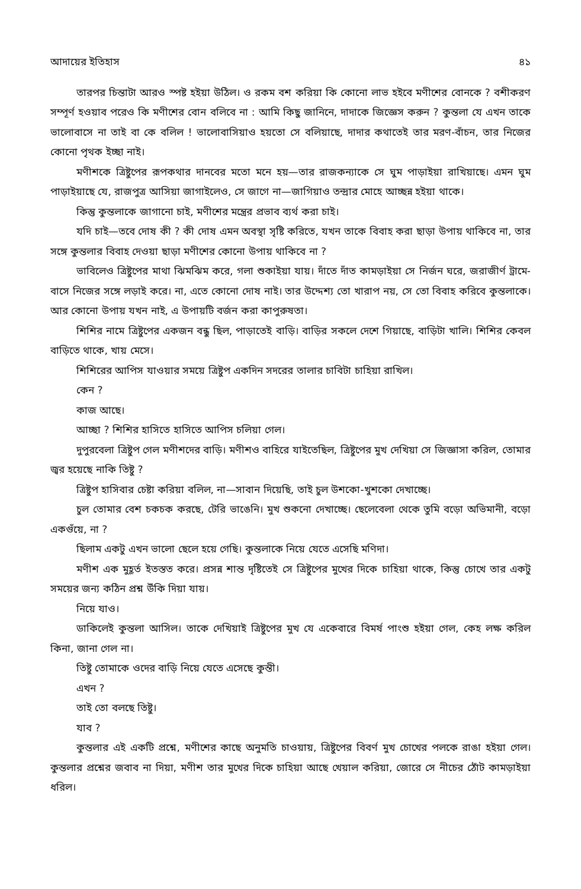আদায়ের ইতিহাস ৪১
তারপর চিন্তাটা আরও স্পষ্ট হইয়া উঠিল। ও রকম বশ করিয়া কি কোনো লাভ হইবে মণীশের বোনকে ? বশীকরণ সম্পূর্ণ হওয়াব পরেও কি মণীশের বোন বলিবে না : আমি কিছু জানিনে, দাদাকে জিজ্ঞেস করুন ? কুন্তলা যে এখন তাকে ভালোবাসে না তাই বা কে বলিল ! ভালোবাসিয়াও হয়তো সে বলিয়াছে, দাদার কথাতেই তার মরণ-বাঁচন, তার নিজের কোনো পৃথক ইচ্ছা নাই।
মণীশকে ত্রিষ্টুপের রূপকথার দানবের মতো মনে হয়—তার রাজকন্যাকে সে ঘুম পাড়াইয়া রাখিয়াছে। এমন ঘুম পাড়াইয়াছে যে, রাজপুত্র আসিয়া জাগাইলেও, সে জাগে না—জাগিয়াও তন্দ্রার মোহে আচ্ছন্ন হইয়া থাকে।
কিন্তু কুন্তলাকে জাগানো চাই, মণীশের মন্ত্রের প্রভাব ব্যর্থ করা চাই।
যদি চাই—তবে দোষ কী ? কী দোষ এমন অবস্থা সৃষ্টি করিতে, যখন তাকে বিবাহ করা ছাড়া উপায় থাকিবে না, তার সঙ্গে কুন্তলার বিবাহ দেওয়া ছাড়া মণীশের কোনো উপায় থাকিবে না ?
ভাবিলেও ত্রিষ্টুপের মাথা ঝিমঝিম করে, গলা শুকাইয়া যায়। দাঁতে দাঁত কামড়াইয়া সে নির্জন ঘরে, জরাজীর্ণ ট্রামে-বাসে নিজের সঙ্গে লড়াই করে। না, এতে কোনো দোষ নাই। তার উদ্দেশ্য তো খারাপ নয়, সে তো বিবাহ করিবে কুন্তলাকে। আর কোনো উপায় যখন নাই, এ উপায়টি বর্জন করা কাপুরুষতা।
শিশির নামে ত্রিষ্টুপের একজন বন্ধু ছিল, পাড়াতেই বাড়ি। বাড়ির সকলে দেশে গিয়াছে, বাড়িটা খালি। শিশির কেবল বাড়িতে থাকে, খায় মেসে।
শিশিরের আপিস যাওয়ার সময়ে ত্রিষ্টুপ একদিন সদরের তালার চাবিটা চাহিয়া রাখিল।
কেন ?
কাজ আছে।
আচ্ছা ? শিশির হাসিতে হাসিতে আপিস চলিয়া গেল।
দুপুরবেলা ত্রিষ্টুপ গেল মণীশদের বাড়ি। মণীশও বাহিরে যাইতেছিল, ত্রিষ্টুপের মুখ দেখিয়া সে জিজ্ঞাসা করিল, তোমার জ্বর হয়েছে নাকি তিষ্টু ?
ত্রিষ্টুপ হাসিবার চেষ্টা করিয়া বলিল, না—সাবান দিয়েছি, তাই চুল উশকো-খুশকো দেখাচ্ছে।
চুল তোমার বেশ চকচক করছে, টেরি ভাঙেনি। মুখ শুকনো দেখাচ্ছে। ছেলেবেলা থেকে তুমি বড়ো অভিমানী, বড়ো একগুঁয়ে, না ?
ছিলাম একটু এখন ভালো ছেলে হয়ে গেছি। কুন্তলাকে নিয়ে যেতে এসেছি মণিদা।
মণীশ এক মুহূর্ত ইতস্তত করে। প্রসন্ন শান্ত দৃষ্টিতেই সে ত্রিষ্টুপের মুখের দিকে চাহিয়া থাকে, কিন্তু চোখে তার একটু সময়ের জন্য কঠিন প্রশ্ন উঁকি দিয়া যায়।
নিয়ে যাও।
ডাকিলেই কুন্তলা আসিল। তাকে দেখিয়াই ত্রিষ্টুপের মুখ যে একেবারে বিমর্ষ পাংশু হইয়া গেল, কেহ লক্ষ করিল কিনা, জানা গেল না।
তিষ্টু তোমাকে ওদের বাড়ি নিয়ে যেতে এসেছে কুন্তী।
এখন ?
তাই তো বলছে তিষ্টু।
যাব ?
কুন্তলার এই একটি প্রশ্নে, মণীশের কাছে অনুমতি চাওয়ায়, ত্রিষ্টুপের বিবর্ণ মুখ চোখের পলকে রাঙা হইয়া গেল। কুন্তলার প্রশ্নের জবাব না দিয়া, মণীশ তার মুখের দিকে চাহিয়া আছে খেয়াল করিয়া, জোরে সে নীচের ঠোঁট কামড়াইয়া ধরিল।